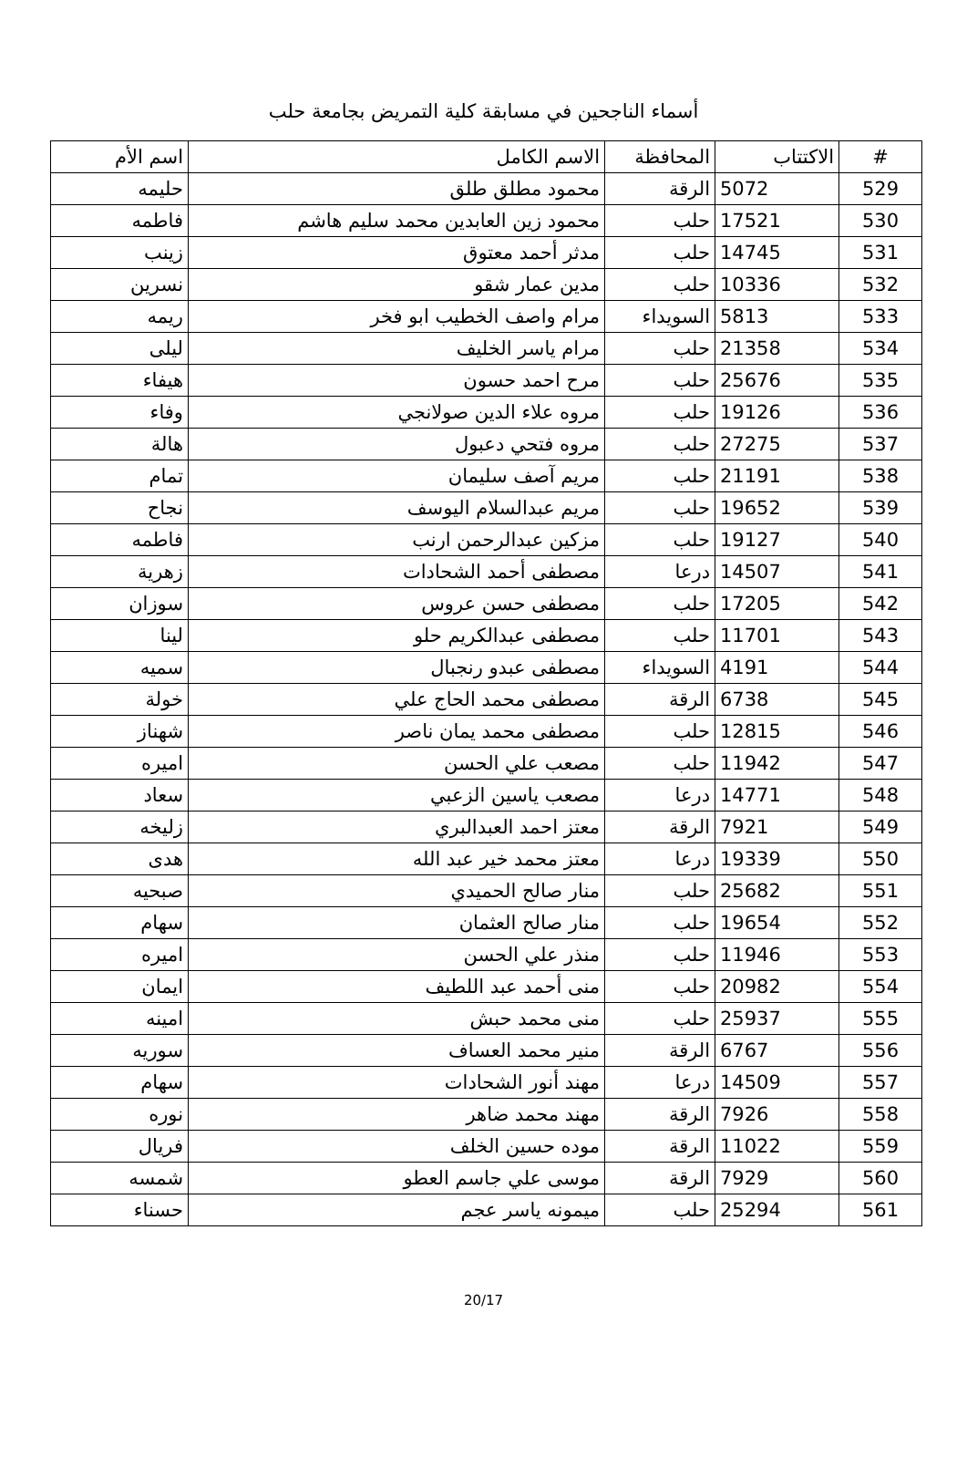أسماء الناجحين في مسابقة كلية التمريض بجامعة حلب
| # | الاكتتاب | المحافظة | الاسم الكامل | اسم الأم |
| --- | --- | --- | --- | --- |
| 529 | 5072 | الرقة | محمود مطلق طلق | حليمه |
| 530 | 17521 | حلب | محمود زين العابدين محمد سليم هاشم | فاطمه |
| 531 | 14745 | حلب | مدثر أحمد معتوق | زينب |
| 532 | 10336 | حلب | مدين عمار شقو | نسرين |
| 533 | 5813 | السويداء | مرام واصف الخطيب ابو فخر | ريمه |
| 534 | 21358 | حلب | مرام ياسر الخليف | ليلى |
| 535 | 25676 | حلب | مرح احمد حسون | هيفاء |
| 536 | 19126 | حلب | مروه علاء الدين صولانجي | وفاء |
| 537 | 27275 | حلب | مروه فتحي دعبول | هالة |
| 538 | 21191 | حلب | مريم آصف سليمان | تمام |
| 539 | 19652 | حلب | مريم عبدالسلام اليوسف | نجاح |
| 540 | 19127 | حلب | مزكين عبدالرحمن ارنب | فاطمه |
| 541 | 14507 | درعا | مصطفى أحمد الشحادات | زهرية |
| 542 | 17205 | حلب | مصطفى حسن عروس | سوزان |
| 543 | 11701 | حلب | مصطفى عبدالكريم حلو | لينا |
| 544 | 4191 | السويداء | مصطفى عبدو رنجبال | سميه |
| 545 | 6738 | الرقة | مصطفى محمد الحاج علي | خولة |
| 546 | 12815 | حلب | مصطفى محمد يمان ناصر | شهناز |
| 547 | 11942 | حلب | مصعب علي الحسن | اميره |
| 548 | 14771 | درعا | مصعب ياسين الزعبي | سعاد |
| 549 | 7921 | الرقة | معتز احمد العبدالبري | زليخه |
| 550 | 19339 | درعا | معتز محمد خير عبد الله | هدى |
| 551 | 25682 | حلب | منار صالح الحميدي | صبحيه |
| 552 | 19654 | حلب | منار صالح العثمان | سهام |
| 553 | 11946 | حلب | منذر علي الحسن | اميره |
| 554 | 20982 | حلب | منى أحمد عبد اللطيف | ايمان |
| 555 | 25937 | حلب | منى محمد حبش | امينه |
| 556 | 6767 | الرقة | منير محمد العساف | سوريه |
| 557 | 14509 | درعا | مهند أنور الشحادات | سهام |
| 558 | 7926 | الرقة | مهند محمد ضاهر | نوره |
| 559 | 11022 | الرقة | موده حسين الخلف | فريال |
| 560 | 7929 | الرقة | موسى علي جاسم العطو | شمسه |
| 561 | 25294 | حلب | ميمونه ياسر عجم | حسناء |
20/17